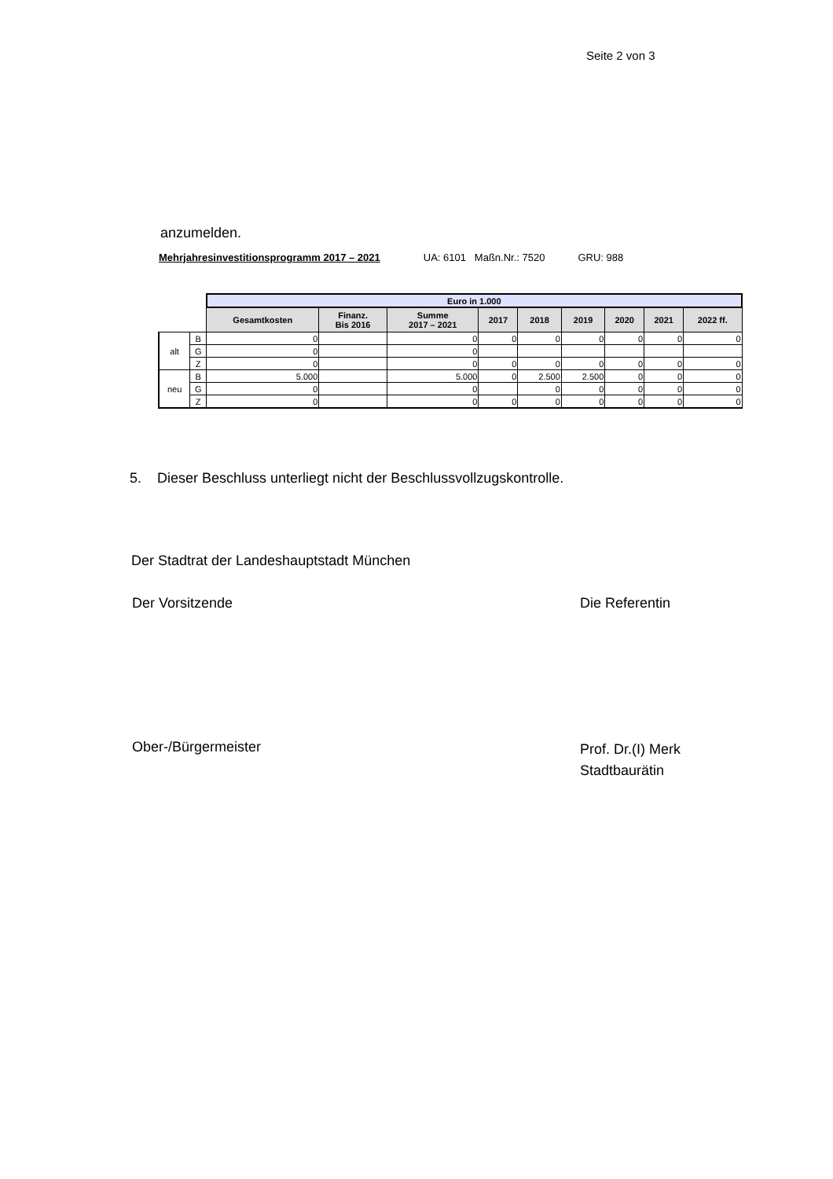Seite 2 von 3
anzumelden.
Mehrjahresinvestitionsprogramm 2017 – 2021 UA: 6101 Maßn.Nr.: 7520 GRU: 988
| | | Euro in 1.000 | | | | | | | | |
| | | Gesamtkosten | Finanz. Bis 2016 | Summe 2017 – 2021 | 2017 | 2018 | 2019 | 2020 | 2021 | 2022 ff. |
| alt | B | 0 | | 0 | 0 | 0 | 0 | 0 | 0 | 0 |
| | G | 0 | | 0 | | | | | | |
| | Z | 0 | | 0 | 0 | 0 | 0 | 0 | 0 | 0 |
| neu | B | 5.000 | | 5.000 | 0 | 2.500 | 2.500 | 0 | 0 | 0 |
| | G | 0 | | 0 | | 0 | 0 | 0 | 0 | 0 |
| | Z | 0 | | 0 | 0 | 0 | 0 | 0 | 0 | 0 |
5. Dieser Beschluss unterliegt nicht der Beschlussvollzugskontrolle.
Der Stadtrat der Landeshauptstadt München
Der Vorsitzende Die Referentin
Ober-/Bürgermeister
Prof. Dr.(I) Merk
Stadtbaurätin